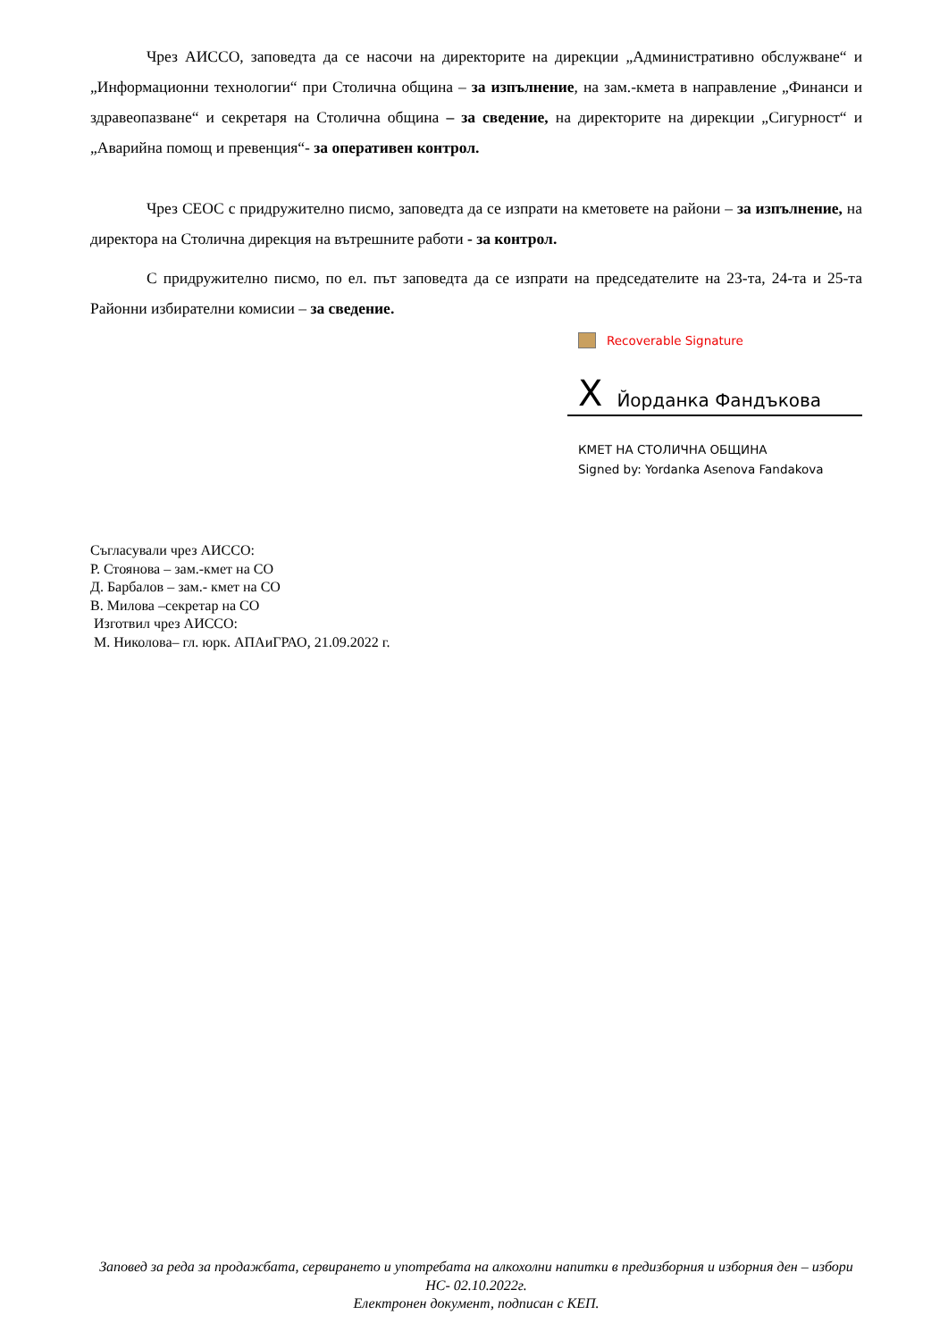Чрез АИССО, заповедта да се насочи на директорите на дирекции „Административно обслужване“ и „Информационни технологии“ при Столична община – за изпълнение, на зам.-кмета в направление „Финанси и здравеопазване“ и секретаря на Столична община – за сведение, на директорите на дирекции „Сигурност“ и „Аварийна помощ и превенция“- за оперативен контрол.
Чрез СЕОС с придружително писмо, заповедта да се изпрати на кметовете на райони – за изпълнение, на директора на Столична дирекция на вътрешните работи - за контрол.
С придружително писмо, по ел. път заповедта да се изпрати на председателите на 23-та, 24-та и 25-та Районни избирателни комисии – за сведение.
Recoverable Signature
X Йорданка Фандъкова
КМЕТ НА СТОЛИЧНА ОБЩИНА
Signed by: Yordanka Asenova Fandakova
Съгласували чрез АИССО:
Р. Стоянова – зам.-кмет на СО
Д. Барбалов – зам.- кмет на СО
В. Милова –секретар на СО
Изготвил чрез АИССО:
М. Николова– гл. юрк. АПАиГРАО, 21.09.2022 г.
Заповед за реда за продажбата, сервирането и употребата на алкохолни напитки в предизборния и изборния ден – избори НС- 02.10.2022г.
Електронен документ, подписан с КЕП.